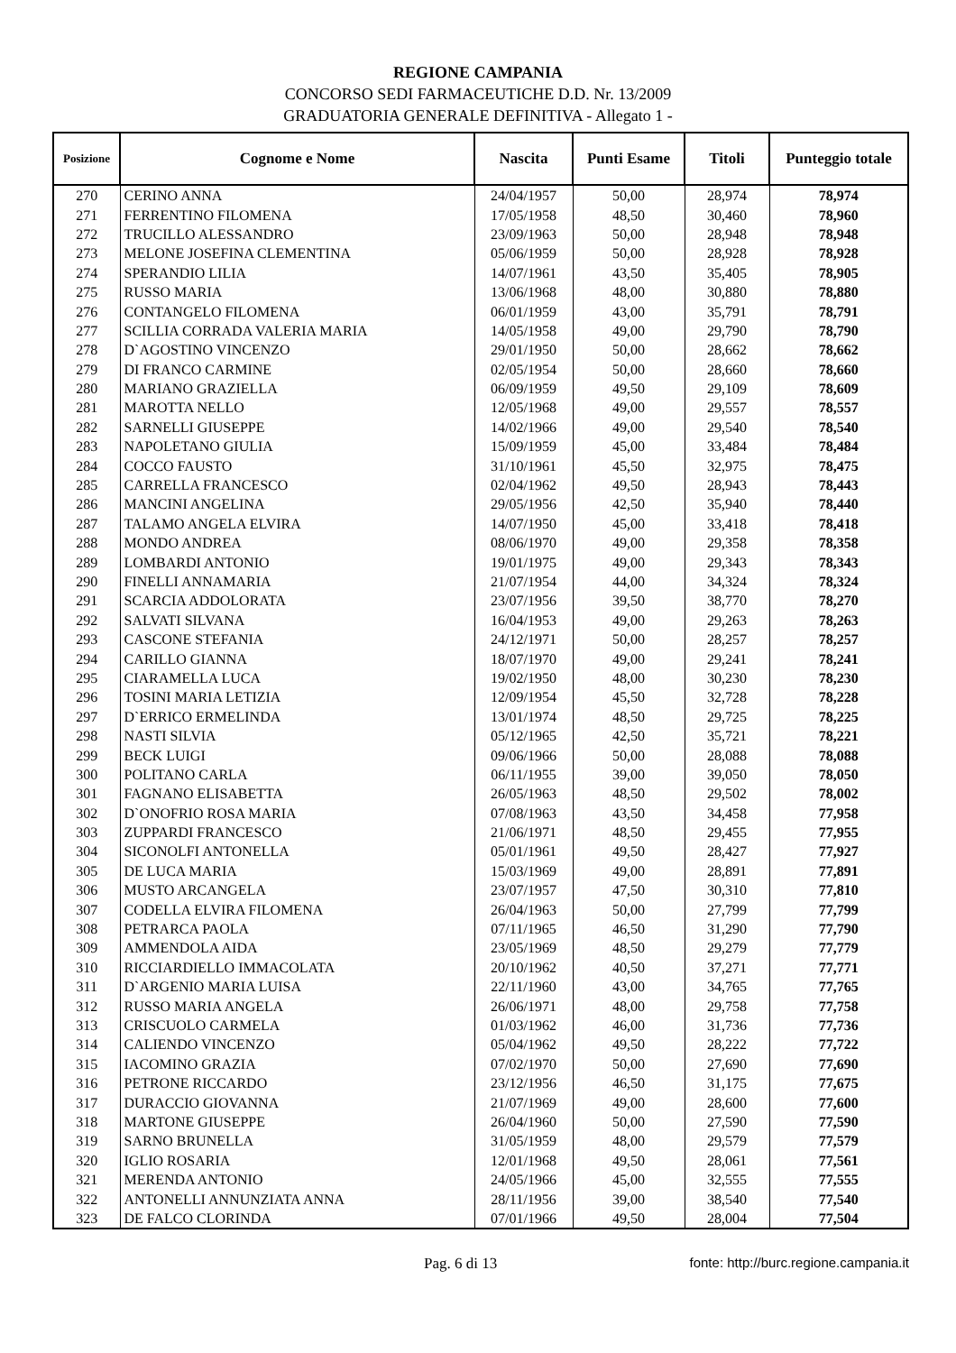REGIONE CAMPANIA
CONCORSO SEDI FARMACEUTICHE D.D. Nr. 13/2009
GRADUATORIA GENERALE DEFINITIVA - Allegato 1 -
| Posizione | Cognome e Nome | Nascita | Punti Esame | Titoli | Punteggio totale |
| --- | --- | --- | --- | --- | --- |
| 270 | CERINO ANNA | 24/04/1957 | 50,00 | 28,974 | 78,974 |
| 271 | FERRENTINO FILOMENA | 17/05/1958 | 48,50 | 30,460 | 78,960 |
| 272 | TRUCILLO ALESSANDRO | 23/09/1963 | 50,00 | 28,948 | 78,948 |
| 273 | MELONE JOSEFINA CLEMENTINA | 05/06/1959 | 50,00 | 28,928 | 78,928 |
| 274 | SPERANDIO LILIA | 14/07/1961 | 43,50 | 35,405 | 78,905 |
| 275 | RUSSO MARIA | 13/06/1968 | 48,00 | 30,880 | 78,880 |
| 276 | CONTANGELO FILOMENA | 06/01/1959 | 43,00 | 35,791 | 78,791 |
| 277 | SCILLIA CORRADA VALERIA MARIA | 14/05/1958 | 49,00 | 29,790 | 78,790 |
| 278 | D`AGOSTINO VINCENZO | 29/01/1950 | 50,00 | 28,662 | 78,662 |
| 279 | DI FRANCO CARMINE | 02/05/1954 | 50,00 | 28,660 | 78,660 |
| 280 | MARIANO GRAZIELLA | 06/09/1959 | 49,50 | 29,109 | 78,609 |
| 281 | MAROTTA NELLO | 12/05/1968 | 49,00 | 29,557 | 78,557 |
| 282 | SARNELLI GIUSEPPE | 14/02/1966 | 49,00 | 29,540 | 78,540 |
| 283 | NAPOLETANO GIULIA | 15/09/1959 | 45,00 | 33,484 | 78,484 |
| 284 | COCCO FAUSTO | 31/10/1961 | 45,50 | 32,975 | 78,475 |
| 285 | CARRELLA FRANCESCO | 02/04/1962 | 49,50 | 28,943 | 78,443 |
| 286 | MANCINI ANGELINA | 29/05/1956 | 42,50 | 35,940 | 78,440 |
| 287 | TALAMO ANGELA ELVIRA | 14/07/1950 | 45,00 | 33,418 | 78,418 |
| 288 | MONDO ANDREA | 08/06/1970 | 49,00 | 29,358 | 78,358 |
| 289 | LOMBARDI ANTONIO | 19/01/1975 | 49,00 | 29,343 | 78,343 |
| 290 | FINELLI ANNAMARIA | 21/07/1954 | 44,00 | 34,324 | 78,324 |
| 291 | SCARCIA ADDOLORATA | 23/07/1956 | 39,50 | 38,770 | 78,270 |
| 292 | SALVATI SILVANA | 16/04/1953 | 49,00 | 29,263 | 78,263 |
| 293 | CASCONE STEFANIA | 24/12/1971 | 50,00 | 28,257 | 78,257 |
| 294 | CARILLO GIANNA | 18/07/1970 | 49,00 | 29,241 | 78,241 |
| 295 | CIARAMELLA LUCA | 19/02/1950 | 48,00 | 30,230 | 78,230 |
| 296 | TOSINI MARIA LETIZIA | 12/09/1954 | 45,50 | 32,728 | 78,228 |
| 297 | D`ERRICO ERMELINDA | 13/01/1974 | 48,50 | 29,725 | 78,225 |
| 298 | NASTI SILVIA | 05/12/1965 | 42,50 | 35,721 | 78,221 |
| 299 | BECK LUIGI | 09/06/1966 | 50,00 | 28,088 | 78,088 |
| 300 | POLITANO CARLA | 06/11/1955 | 39,00 | 39,050 | 78,050 |
| 301 | FAGNANO ELISABETTA | 26/05/1963 | 48,50 | 29,502 | 78,002 |
| 302 | D`ONOFRIO ROSA MARIA | 07/08/1963 | 43,50 | 34,458 | 77,958 |
| 303 | ZUPPARDI FRANCESCO | 21/06/1971 | 48,50 | 29,455 | 77,955 |
| 304 | SICONOLFI ANTONELLA | 05/01/1961 | 49,50 | 28,427 | 77,927 |
| 305 | DE LUCA MARIA | 15/03/1969 | 49,00 | 28,891 | 77,891 |
| 306 | MUSTO ARCANGELA | 23/07/1957 | 47,50 | 30,310 | 77,810 |
| 307 | CODELLA ELVIRA FILOMENA | 26/04/1963 | 50,00 | 27,799 | 77,799 |
| 308 | PETRARCA PAOLA | 07/11/1965 | 46,50 | 31,290 | 77,790 |
| 309 | AMMENDOLA AIDA | 23/05/1969 | 48,50 | 29,279 | 77,779 |
| 310 | RICCIARDIELLO IMMACOLATA | 20/10/1962 | 40,50 | 37,271 | 77,771 |
| 311 | D`ARGENIO MARIA LUISA | 22/11/1960 | 43,00 | 34,765 | 77,765 |
| 312 | RUSSO MARIA ANGELA | 26/06/1971 | 48,00 | 29,758 | 77,758 |
| 313 | CRISCUOLO CARMELA | 01/03/1962 | 46,00 | 31,736 | 77,736 |
| 314 | CALIENDO VINCENZO | 05/04/1962 | 49,50 | 28,222 | 77,722 |
| 315 | IACOMINO GRAZIA | 07/02/1970 | 50,00 | 27,690 | 77,690 |
| 316 | PETRONE RICCARDO | 23/12/1956 | 46,50 | 31,175 | 77,675 |
| 317 | DURACCIO GIOVANNA | 21/07/1969 | 49,00 | 28,600 | 77,600 |
| 318 | MARTONE GIUSEPPE | 26/04/1960 | 50,00 | 27,590 | 77,590 |
| 319 | SARNO BRUNELLA | 31/05/1959 | 48,00 | 29,579 | 77,579 |
| 320 | IGLIO ROSARIA | 12/01/1968 | 49,50 | 28,061 | 77,561 |
| 321 | MERENDA ANTONIO | 24/05/1966 | 45,00 | 32,555 | 77,555 |
| 322 | ANTONELLI ANNUNZIATA ANNA | 28/11/1956 | 39,00 | 38,540 | 77,540 |
| 323 | DE FALCO CLORINDA | 07/01/1966 | 49,50 | 28,004 | 77,504 |
Pag. 6 di 13 fonte: http://burc.regione.campania.it